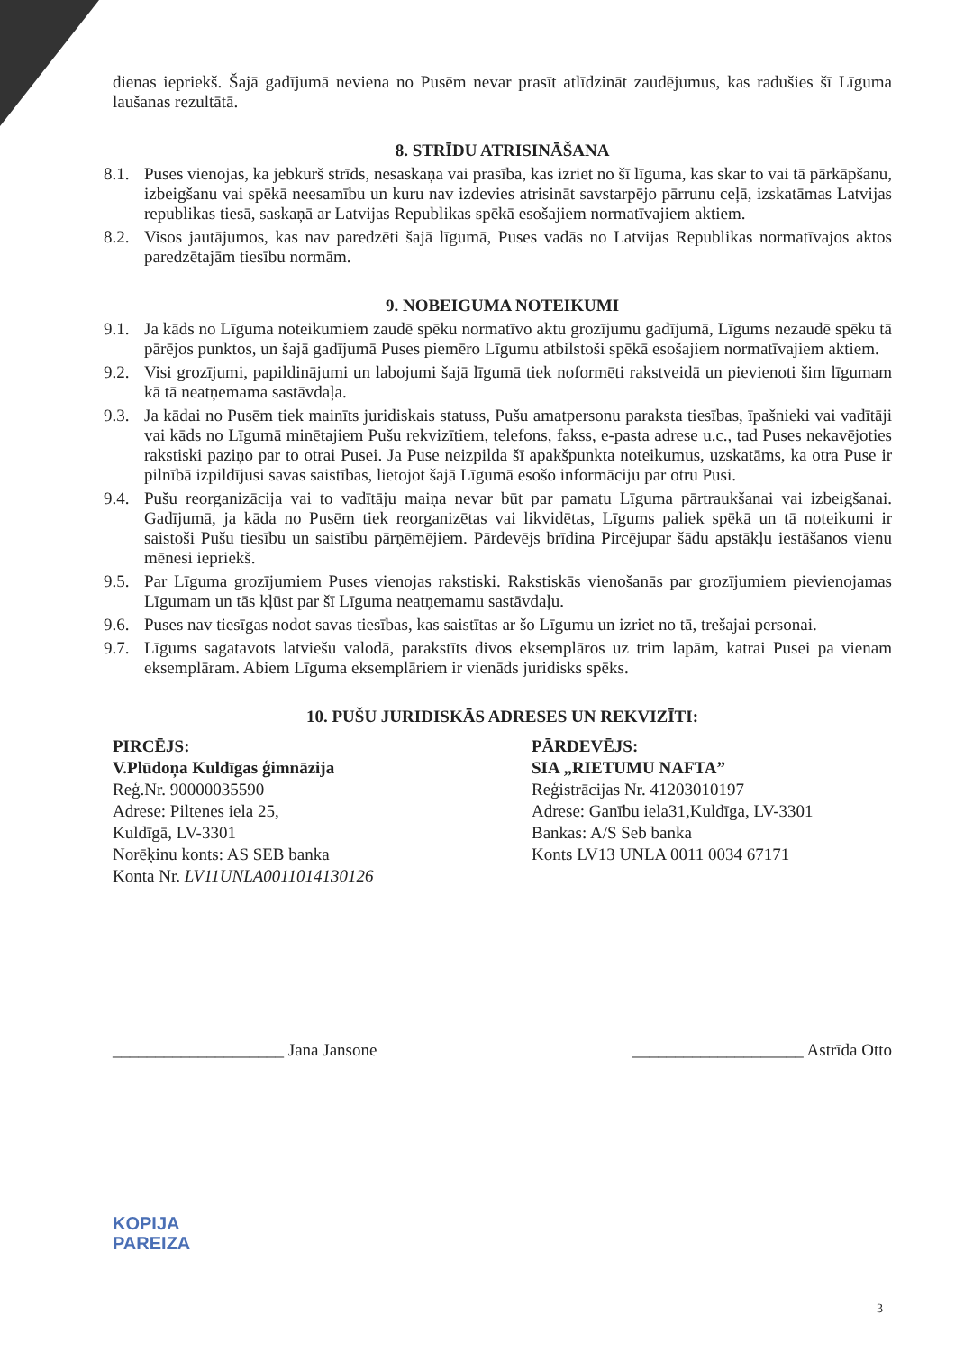dienas iepriekš. Šajā gadījumā neviena no Pusēm nevar prasīt atlīdzināt zaudējumus, kas radušies šī Līguma laušanas rezultātā.
8. STRĪDU ATRISINĀŠANA
8.1.
Puses vienojas, ka jebkurš strīds, nesaskaņa vai prasība, kas izriet no šī līguma, kas skar to vai tā pārkāpšanu, izbeigšanu vai spēkā neesamību un kuru nav izdevies atrisināt savstarpējo pārrunu ceļā, izskatāmas Latvijas republikas tiesā, saskaņā ar Latvijas Republikas spēkā esošajiem normatīvajiem aktiem.
8.2.
Visos jautājumos, kas nav paredzēti šajā līgumā, Puses vadās no Latvijas Republikas normatīvajos aktos paredzētajām tiesību normām.
9. NOBEIGUMA NOTEIKUMI
9.1.
Ja kāds no Līguma noteikumiem zaudē spēku normatīvo aktu grozījumu gadījumā, Līgums nezaudē spēku tā pārējos punktos, un šajā gadījumā Puses piemēro Līgumu atbilstoši spēkā esošajiem normatīvajiem aktiem.
9.2.
Visi grozījumi, papildinājumi un labojumi šajā līgumā tiek noformēti rakstveidā un pievienoti šim līgumam kā tā neatņemama sastāvdaļa.
9.3.
Ja kādai no Pusēm tiek mainīts juridiskais statuss, Pušu amatpersonu paraksta tiesības, īpašnieki vai vadītāji vai kāds no Līgumā minētajiem Pušu rekvizītiem, telefons, fakss, e-pasta adrese u.c., tad Puses nekavējoties rakstiski paziņo par to otrai Pusei. Ja Puse neizpilda šī apakšpunkta noteikumus, uzskatāms, ka otra Puse ir pilnībā izpildījusi savas saistības, lietojot šajā Līgumā esošo informāciju par otru Pusi.
9.4.
Pušu reorganizācija vai to vadītāju maiņa nevar būt par pamatu Līguma pārtraukšanai vai izbeigšanai. Gadījumā, ja kāda no Pusēm tiek reorganizētas vai likvidētas, Līgums paliek spēkā un tā noteikumi ir saistoši Pušu tiesību un saistību pārņēmējiem. Pārdevējs brīdina Pircējupar šādu apstākļu iestāšanos vienu mēnesi iepriekš.
9.5.
Par Līguma grozījumiem Puses vienojas rakstiski. Rakstiskās vienošanās par grozījumiem pievienojamas Līgumam un tās kļūst par šī Līguma neatņemamu sastāvdaļu.
9.6.
Puses nav tiesīgas nodot savas tiesības, kas saistītas ar šo Līgumu un izriet no tā, trešajai personai.
9.7.
Līgums sagatavots latviešu valodā, parakstīts divos eksemplāros uz trim lapām, katrai Pusei pa vienam eksemplāram. Abiem Līguma eksemplāriem ir vienāds juridisks spēks.
10. PUŠU JURIDISKĀS ADRESES UN REKVIZĪTI:
PIRCĒJS:
V.Plūdoņa Kuldīgas ģimnāzija
Reģ.Nr. 90000035590
Adrese: Piltenes iela 25,
Kuldīgā, LV-3301
Norēķinu konts: AS SEB banka
Konta Nr. LV11UNLA0011014130126
PĀRDEVĒJS:
SIA „RIETUMU NAFTA”
Reģistrācijas Nr. 41203010197
Adrese: Ganību iela31,Kuldīga, LV-3301
Bankas: A/S Seb banka
Konts LV13 UNLA 0011 0034 67171
____________________ Jana Jansone ____________________ Astrīda Otto
KOPIJA
PAREIZA
3